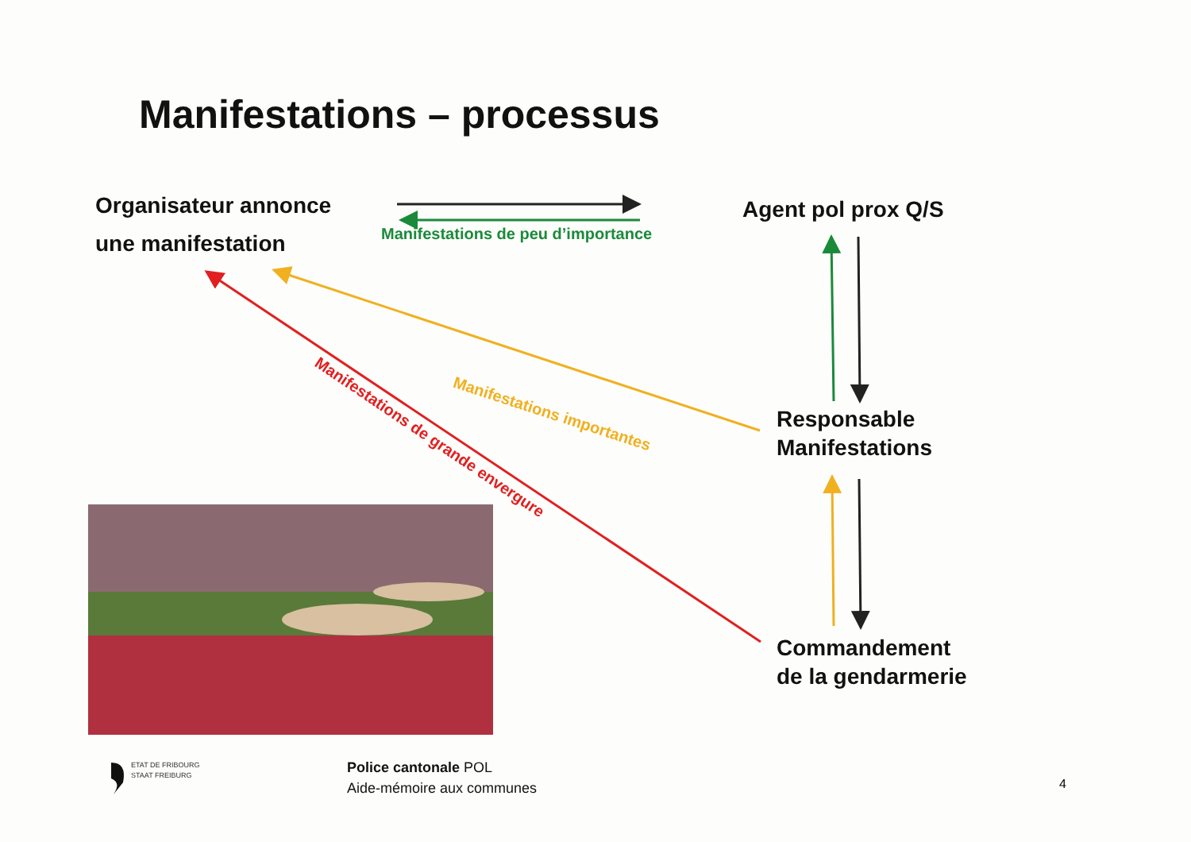Manifestations – processus
Organisateur annonce
une manifestation
Manifestations de peu d’importance
Agent pol prox Q/S
Manifestations importantes
Manifestations de grande envergure
Responsable
Manifestations
Commandement
de la gendarmerie
ETAT DE FRIBOURG
STAAT FREIBURG
Police cantonale POL
Aide-mémoire aux communes
4